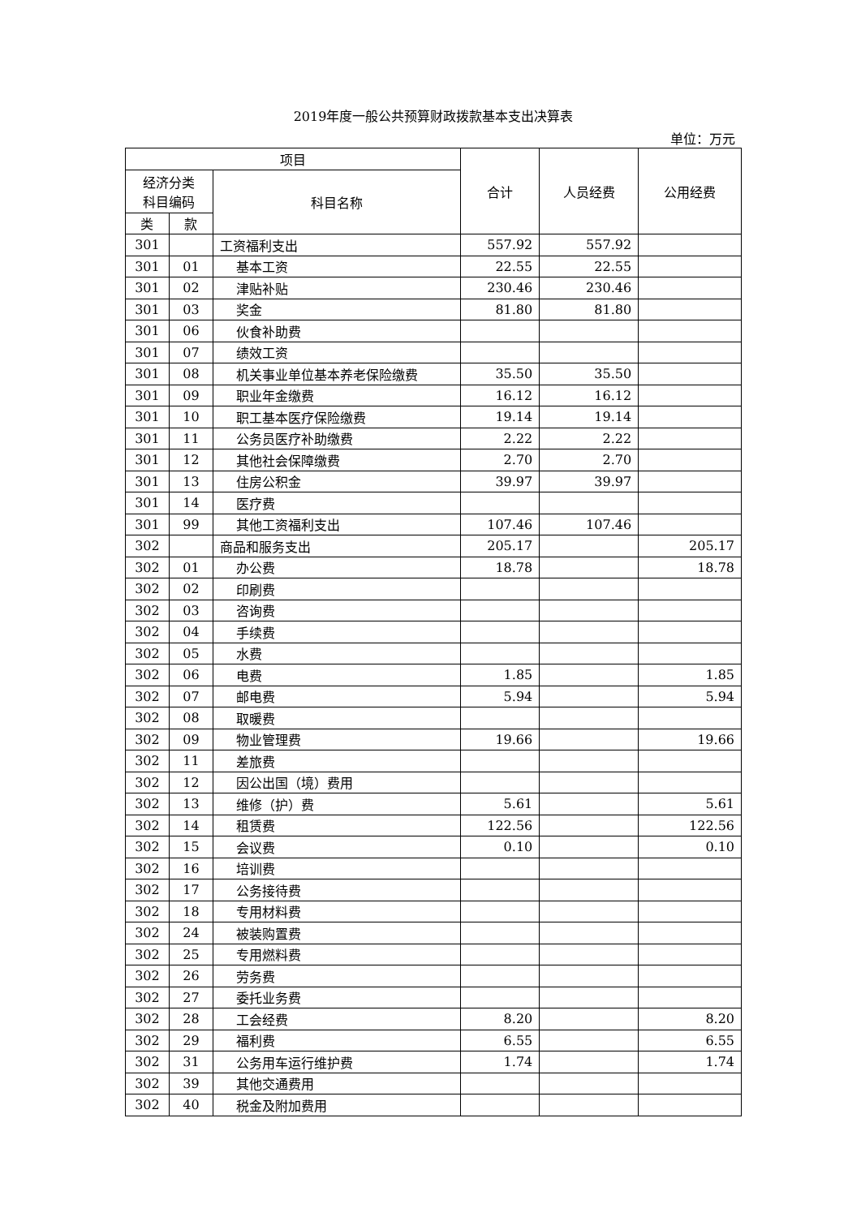2019年度一般公共预算财政拨款基本支出决算表
单位：万元
| 项目 | | | 合计 | 人员经费 | 公用经费 |
| --- | --- | --- | --- | --- | --- |
| 经济分类 科目编码 | | 科目名称 | | | |
| 类 | 款 | | | | |
| 301 | | 工资福利支出 | 557.92 | 557.92 | |
| 301 | 01 | 基本工资 | 22.55 | 22.55 | |
| 301 | 02 | 津贴补贴 | 230.46 | 230.46 | |
| 301 | 03 | 奖金 | 81.80 | 81.80 | |
| 301 | 06 | 伙食补助费 | | | |
| 301 | 07 | 绩效工资 | | | |
| 301 | 08 | 机关事业单位基本养老保险缴费 | 35.50 | 35.50 | |
| 301 | 09 | 职业年金缴费 | 16.12 | 16.12 | |
| 301 | 10 | 职工基本医疗保险缴费 | 19.14 | 19.14 | |
| 301 | 11 | 公务员医疗补助缴费 | 2.22 | 2.22 | |
| 301 | 12 | 其他社会保障缴费 | 2.70 | 2.70 | |
| 301 | 13 | 住房公积金 | 39.97 | 39.97 | |
| 301 | 14 | 医疗费 | | | |
| 301 | 99 | 其他工资福利支出 | 107.46 | 107.46 | |
| 302 | | 商品和服务支出 | 205.17 | | 205.17 |
| 302 | 01 | 办公费 | 18.78 | | 18.78 |
| 302 | 02 | 印刷费 | | | |
| 302 | 03 | 咨询费 | | | |
| 302 | 04 | 手续费 | | | |
| 302 | 05 | 水费 | | | |
| 302 | 06 | 电费 | 1.85 | | 1.85 |
| 302 | 07 | 邮电费 | 5.94 | | 5.94 |
| 302 | 08 | 取暖费 | | | |
| 302 | 09 | 物业管理费 | 19.66 | | 19.66 |
| 302 | 11 | 差旅费 | | | |
| 302 | 12 | 因公出国（境）费用 | | | |
| 302 | 13 | 维修（护）费 | 5.61 | | 5.61 |
| 302 | 14 | 租赁费 | 122.56 | | 122.56 |
| 302 | 15 | 会议费 | 0.10 | | 0.10 |
| 302 | 16 | 培训费 | | | |
| 302 | 17 | 公务接待费 | | | |
| 302 | 18 | 专用材料费 | | | |
| 302 | 24 | 被装购置费 | | | |
| 302 | 25 | 专用燃料费 | | | |
| 302 | 26 | 劳务费 | | | |
| 302 | 27 | 委托业务费 | | | |
| 302 | 28 | 工会经费 | 8.20 | | 8.20 |
| 302 | 29 | 福利费 | 6.55 | | 6.55 |
| 302 | 31 | 公务用车运行维护费 | 1.74 | | 1.74 |
| 302 | 39 | 其他交通费用 | | | |
| 302 | 40 | 税金及附加费用 | | | |